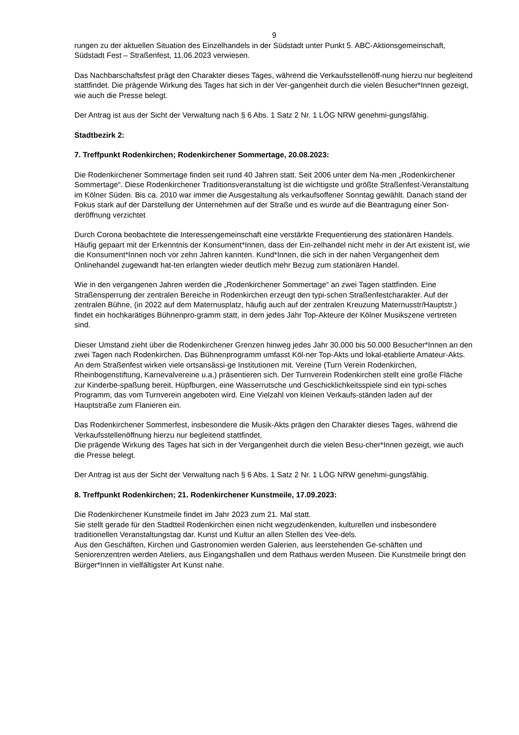9
rungen zu der aktuellen Situation des Einzelhandels in der Südstadt unter Punkt 5. ABC-Aktionsgemeinschaft, Südstadt Fest – Straßenfest, 11.06.2023 verwiesen.
Das Nachbarschaftsfest prägt den Charakter dieses Tages, während die Verkaufsstellenöff-nung hierzu nur begleitend stattfindet. Die prägende Wirkung des Tages hat sich in der Ver-gangenheit durch die vielen Besucher*Innen gezeigt, wie auch die Presse belegt.
Der Antrag ist aus der Sicht der Verwaltung nach § 6 Abs. 1 Satz 2 Nr. 1 LÖG NRW genehmi-gungsfähig.
Stadtbezirk 2:
7. Treffpunkt Rodenkirchen; Rodenkirchener Sommertage, 20.08.2023:
Die Rodenkirchener Sommertage finden seit rund 40 Jahren statt. Seit 2006 unter dem Na-men „Rodenkirchener Sommertage“. Diese Rodenkirchener Traditionsveranstaltung ist die wichtigste und größte Straßenfest-Veranstaltung im Kölner Süden. Bis ca. 2010 war immer die Ausgestaltung als verkaufsoffener Sonntag gewählt. Danach stand der Fokus stark auf der Darstellung der Unternehmen auf der Straße und es wurde auf die Beantragung einer Son-deröffnung verzichtet
Durch Corona beobachtete die Interessengemeinschaft eine verstärkte Frequentierung des stationären Handels. Häufig gepaart mit der Erkenntnis der Konsument*Innen, dass der Ein-zelhandel nicht mehr in der Art existent ist, wie die Konsument*Innen noch vor zehn Jahren kannten. Kund*Innen, die sich in der nahen Vergangenheit dem Onlinehandel zugewandt hat-ten erlangten wieder deutlich mehr Bezug zum stationären Handel.
Wie in den vergangenen Jahren werden die „Rodenkirchener Sommertage“ an zwei Tagen stattfinden. Eine Straßensperrung der zentralen Bereiche in Rodenkirchen erzeugt den typi-schen Straßenfestcharakter. Auf der zentralen Bühne, (in 2022 auf dem Maternusplatz, häufig auch auf der zentralen Kreuzung Maternusstr/Hauptstr.) findet ein hochkarätiges Bühnenpro-gramm statt, in dem jedes Jahr Top-Akteure der Kölner Musikszene vertreten sind.
Dieser Umstand zieht über die Rodenkirchener Grenzen hinweg jedes Jahr 30.000 bis 50.000 Besucher*Innen an den zwei Tagen nach Rodenkirchen. Das Bühnenprogramm umfasst Köl-ner Top-Akts und lokal-etablierte Amateur-Akts. An dem Straßenfest wirken viele ortsansässi-ge Institutionen mit. Vereine (Turn Verein Rodenkirchen, Rheinbogenstiftung, Karnevalvereine u.a.) präsentieren sich. Der Turnverein Rodenkirchen stellt eine große Fläche zur Kinderbe-spaßung bereit. Hüpfburgen, eine Wasserrutsche und Geschicklichkeitsspiele sind ein typi-sches Programm, das vom Turnverein angeboten wird. Eine Vielzahl von kleinen Verkaufs-ständen laden auf der Hauptstraße zum Flanieren ein.
Das Rodenkirchener Sommerfest, insbesondere die Musik-Akts prägen den Charakter dieses Tages, während die Verkaufsstellenöffnung hierzu nur begleitend stattfindet.
Die prägende Wirkung des Tages hat sich in der Vergangenheit durch die vielen Besu-cher*Innen gezeigt, wie auch die Presse belegt.
Der Antrag ist aus der Sicht der Verwaltung nach § 6 Abs. 1 Satz 2 Nr. 1 LÖG NRW genehmi-gungsfähig.
8. Treffpunkt Rodenkirchen; 21. Rodenkirchener Kunstmeile, 17.09.2023:
Die Rodenkirchener Kunstmeile findet im Jahr 2023 zum 21. Mal statt.
Sie stellt gerade für den Stadtteil Rodenkirchen einen nicht wegzudenkenden, kulturellen und insbesondere traditionellen Veranstaltungstag dar. Kunst und Kultur an allen Stellen des Vee-dels.
Aus den Geschäften, Kirchen und Gastronomien werden Galerien, aus leerstehenden Ge-schäften und Seniorenzentren werden Ateliers, aus Eingangshallen und dem Rathaus werden Museen. Die Kunstmeile bringt den Bürger*Innen in vielfältigster Art Kunst nahe.